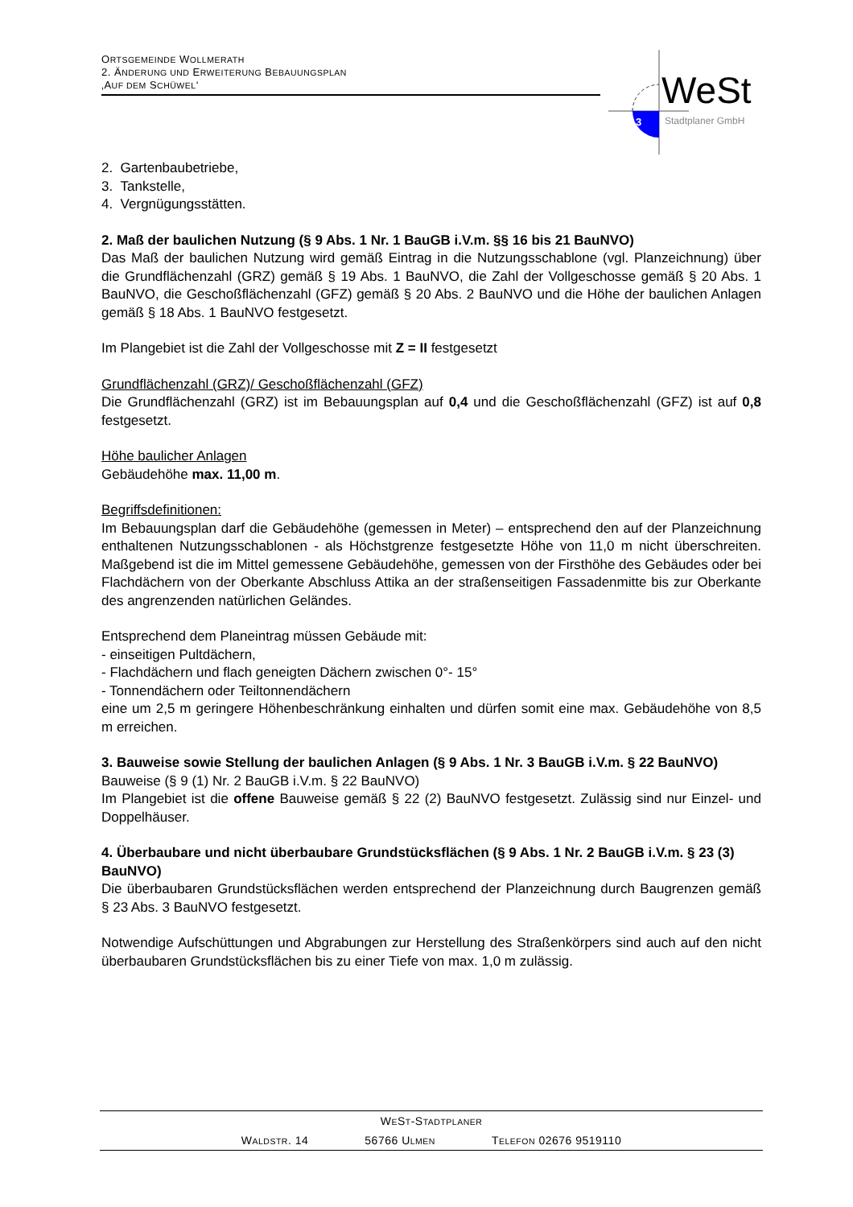ORTSGEMEINDE WOLLMERATH
2. ÄNDERUNG UND ERWEITERUNG BEBAUUNGSPLAN
‚AUF DEM SCHÜWEL‘
3
WeSt
Stadtplaner GmbH
2. Gartenbaubetriebe,
3. Tankstelle,
4. Vergnügungsstätten.
2. Maß der baulichen Nutzung (§ 9 Abs. 1 Nr. 1 BauGB i.V.m. §§ 16 bis 21 BauNVO)
Das Maß der baulichen Nutzung wird gemäß Eintrag in die Nutzungsschablone (vgl. Planzeichnung) über die Grundflächenzahl (GRZ) gemäß § 19 Abs. 1 BauNVO, die Zahl der Vollgeschosse gemäß § 20 Abs. 1 BauNVO, die Geschoßflächenzahl (GFZ) gemäß § 20 Abs. 2 BauNVO und die Höhe der baulichen Anlagen gemäß § 18 Abs. 1 BauNVO festgesetzt.
Im Plangebiet ist die Zahl der Vollgeschosse mit Z = II festgesetzt
Grundflächenzahl (GRZ)/ Geschoßflächenzahl (GFZ)
Die Grundflächenzahl (GRZ) ist im Bebauungsplan auf 0,4 und die Geschoßflächenzahl (GFZ) ist auf 0,8 festgesetzt.
Höhe baulicher Anlagen
Gebäudehöhe max. 11,00 m.
Begriffsdefinitionen:
Im Bebauungsplan darf die Gebäudehöhe (gemessen in Meter) – entsprechend den auf der Planzeichnung enthaltenen Nutzungsschablonen - als Höchstgrenze festgesetzte Höhe von 11,0 m nicht überschreiten. Maßgebend ist die im Mittel gemessene Gebäudehöhe, gemessen von der Firsthöhe des Gebäudes oder bei Flachdächern von der Oberkante Abschluss Attika an der straßenseitigen Fassadenmitte bis zur Oberkante des angrenzenden natürlichen Geländes.
Entsprechend dem Planeintrag müssen Gebäude mit:
- einseitigen Pultdächern,
- Flachdächern und flach geneigten Dächern zwischen 0°- 15°
- Tonnendächern oder Teiltonnendächern
eine um 2,5 m geringere Höhenbeschränkung einhalten und dürfen somit eine max. Gebäudehöhe von 8,5 m erreichen.
3. Bauweise sowie Stellung der baulichen Anlagen (§ 9 Abs. 1 Nr. 3 BauGB i.V.m. § 22 BauNVO)
Bauweise (§ 9 (1) Nr. 2 BauGB i.V.m. § 22 BauNVO)
Im Plangebiet ist die offene Bauweise gemäß § 22 (2) BauNVO festgesetzt. Zulässig sind nur Einzel- und Doppelhäuser.
4. Überbaubare und nicht überbaubare Grundstücksflächen (§ 9 Abs. 1 Nr. 2 BauGB i.V.m. § 23 (3) BauNVO)
Die überbaubaren Grundstücksflächen werden entsprechend der Planzeichnung durch Baugrenzen gemäß § 23 Abs. 3 BauNVO festgesetzt.
Notwendige Aufschüttungen und Abgrabungen zur Herstellung des Straßenkörpers sind auch auf den nicht überbaubaren Grundstücksflächen bis zu einer Tiefe von max. 1,0 m zulässig.
WEST-STADTPLANER
WALDSTR. 14 56766 ULMEN TELEFON 02676 9519110